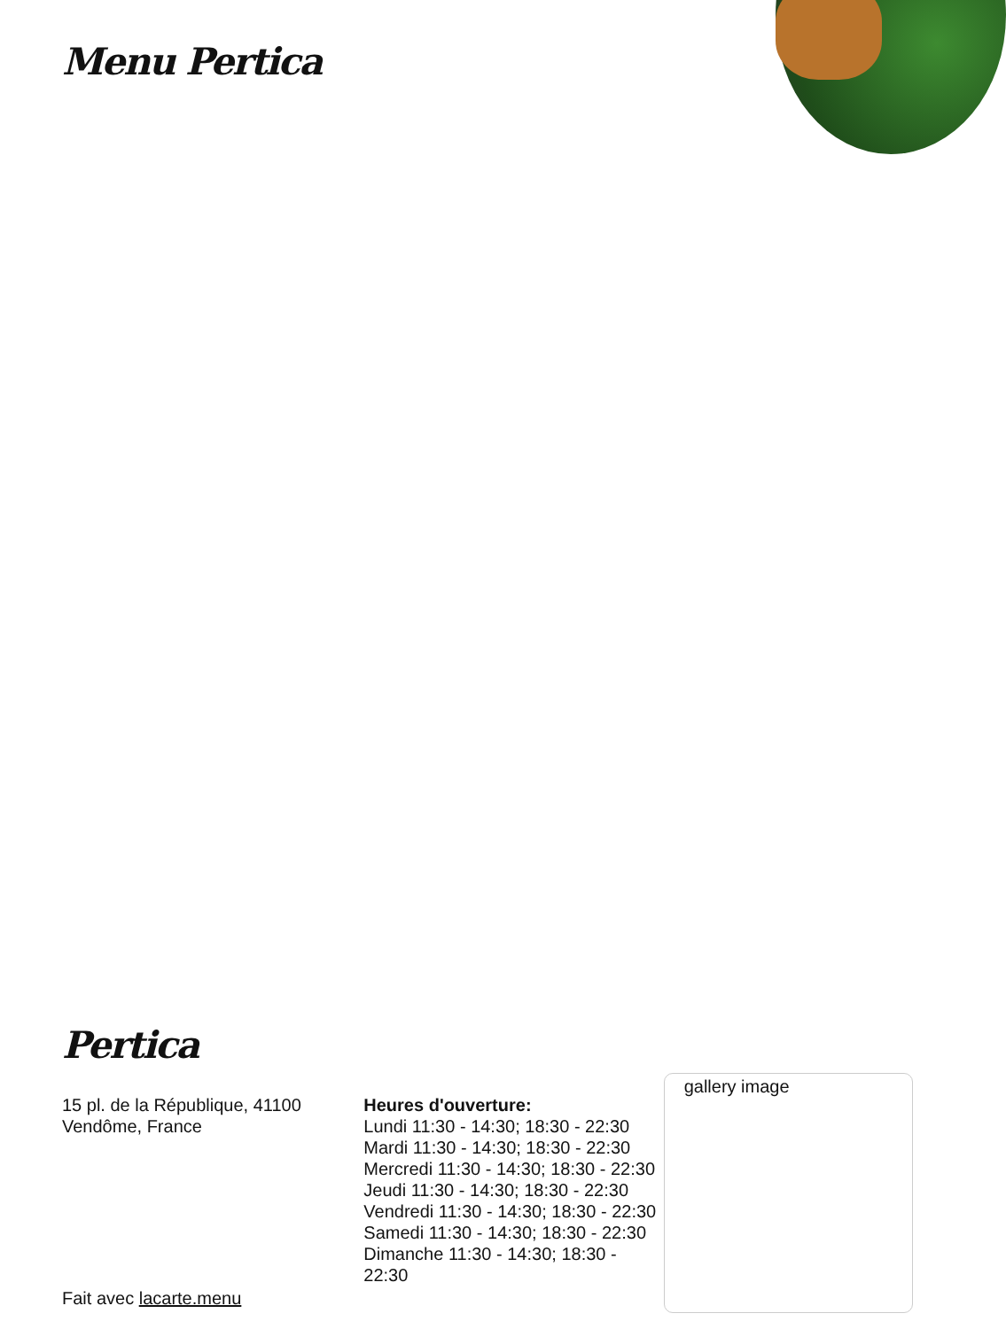Menu Pertica
Pertica
15 pl. de la République, 41100 Vendôme, France
Fait avec lacarte.menu
Heures d'ouverture:
Lundi 11:30 - 14:30; 18:30 - 22:30
Mardi 11:30 - 14:30; 18:30 - 22:30
Mercredi 11:30 - 14:30; 18:30 - 22:30
Jeudi 11:30 - 14:30; 18:30 - 22:30
Vendredi 11:30 - 14:30; 18:30 - 22:30
Samedi 11:30 - 14:30; 18:30 - 22:30
Dimanche 11:30 - 14:30; 18:30 - 22:30
gallery image